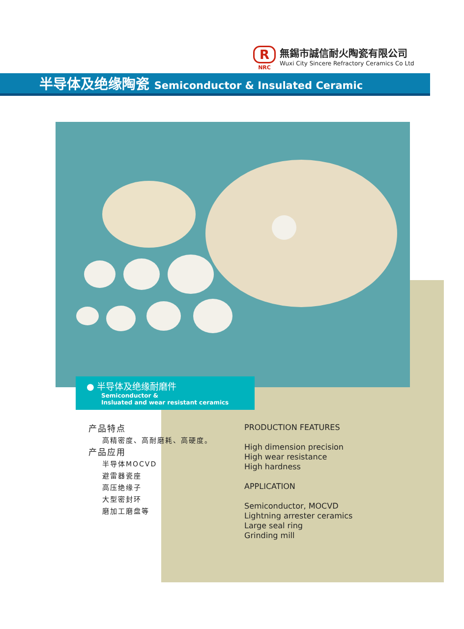R
NRC
無錫市誠信耐火陶瓷有限公司
Wuxi City Sincere Refractory Ceramics Co Ltd
半导体及绝缘陶瓷 Semiconductor & Insulated Ceramic
● 半导体及绝缘耐磨件
Semiconductor &
Insluated and wear resistant ceramics
产品特点
高精密度、高耐磨耗、高硬度。
产品应用
半导体MOCVD
避雷器瓷座
高压绝缘子
大型密封环
磨加工磨盘等
PRODUCTION FEATURES
High dimension precision
High wear resistance
High hardness
APPLICATION
Semiconductor, MOCVD
Lightning arrester ceramics
Large seal ring
Grinding mill